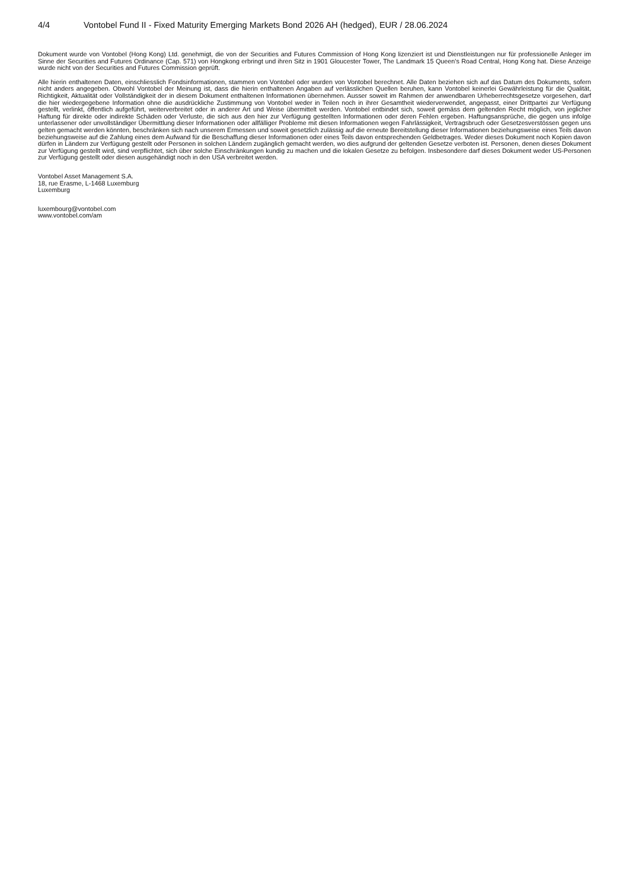4/4 Vontobel Fund II - Fixed Maturity Emerging Markets Bond 2026 AH (hedged), EUR / 28.06.2024
Dokument wurde von Vontobel (Hong Kong) Ltd. genehmigt, die von der Securities and Futures Commission of Hong Kong lizenziert ist und Dienstleistungen nur für professionelle Anleger im Sinne der Securities and Futures Ordinance (Cap. 571) von Hongkong erbringt und ihren Sitz in 1901 Gloucester Tower, The Landmark 15 Queen's Road Central, Hong Kong hat. Diese Anzeige wurde nicht von der Securities and Futures Commission geprüft.
Alle hierin enthaltenen Daten, einschliesslich Fondsinformationen, stammen von Vontobel oder wurden von Vontobel berechnet. Alle Daten beziehen sich auf das Datum des Dokuments, sofern nicht anders angegeben. Obwohl Vontobel der Meinung ist, dass die hierin enthaltenen Angaben auf verlässlichen Quellen beruhen, kann Vontobel keinerlei Gewährleistung für die Qualität, Richtigkeit, Aktualität oder Vollständigkeit der in diesem Dokument enthaltenen Informationen übernehmen. Ausser soweit im Rahmen der anwendbaren Urheberrechtsgesetze vorgesehen, darf die hier wiedergegebene Information ohne die ausdrückliche Zustimmung von Vontobel weder in Teilen noch in ihrer Gesamtheit wiederverwendet, angepasst, einer Drittpartei zur Verfügung gestellt, verlinkt, öffentlich aufgeführt, weiterverbreitet oder in anderer Art und Weise übermittelt werden. Vontobel entbindet sich, soweit gemäss dem geltenden Recht möglich, von jeglicher Haftung für direkte oder indirekte Schäden oder Verluste, die sich aus den hier zur Verfügung gestellten Informationen oder deren Fehlen ergeben. Haftungsansprüche, die gegen uns infolge unterlassener oder unvollständiger Übermittlung dieser Informationen oder allfälliger Probleme mit diesen Informationen wegen Fahrlässigkeit, Vertragsbruch oder Gesetzesverstössen gegen uns gelten gemacht werden könnten, beschränken sich nach unserem Ermessen und soweit gesetzlich zulässig auf die erneute Bereitstellung dieser Informationen beziehungsweise eines Teils davon beziehungsweise auf die Zahlung eines dem Aufwand für die Beschaffung dieser Informationen oder eines Teils davon entsprechenden Geldbetrages. Weder dieses Dokument noch Kopien davon dürfen in Ländern zur Verfügung gestellt oder Personen in solchen Ländern zugänglich gemacht werden, wo dies aufgrund der geltenden Gesetze verboten ist. Personen, denen dieses Dokument zur Verfügung gestellt wird, sind verpflichtet, sich über solche Einschränkungen kundig zu machen und die lokalen Gesetze zu befolgen. Insbesondere darf dieses Dokument weder US-Personen zur Verfügung gestellt oder diesen ausgehändigt noch in den USA verbreitet werden.
Vontobel Asset Management S.A.
18, rue Erasme, L-1468 Luxemburg
Luxemburg
luxembourg@vontobel.com
www.vontobel.com/am